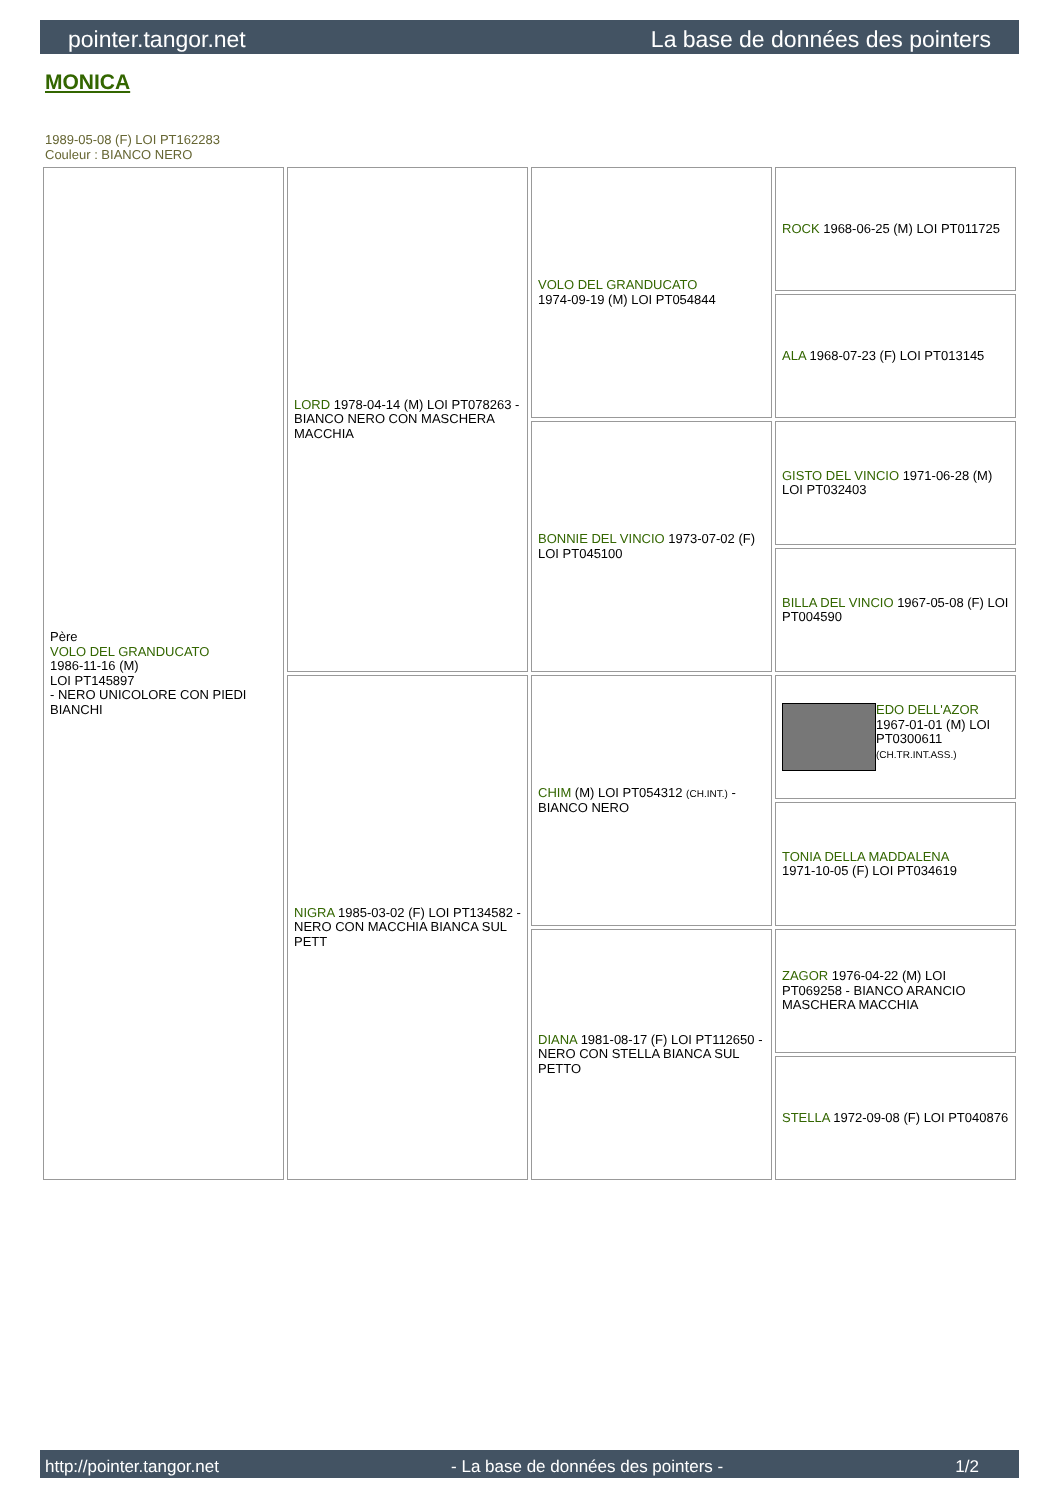pointer.tangor.net La base de données des pointers
MONICA
1989-05-08 (F) LOI PT162283
Couleur : BIANCO NERO
| Père VOLO DEL GRANDUCATO 1986-11-16 (M) LOI PT145897 - NERO UNICOLORE CON PIEDI BIANCHI | LORD 1978-04-14 (M) LOI PT078263 - BIANCO NERO CON MASCHERA MACCHIA | VOLO DEL GRANDUCATO 1974-09-19 (M) LOI PT054844 | ROCK 1968-06-25 (M) LOI PT011725 |
| | | | ALA 1968-07-23 (F) LOI PT013145 |
| | | BONNIE DEL VINCIO 1973-07-02 (F) LOI PT045100 | GISTO DEL VINCIO 1971-06-28 (M) LOI PT032403 |
| | | | BILLA DEL VINCIO 1967-05-08 (F) LOI PT004590 |
| | NIGRA 1985-03-02 (F) LOI PT134582 - NERO CON MACCHIA BIANCA SUL PETT | CHIM (M) LOI PT054312 (CH.INT.) - BIANCO NERO | EDO DELL'AZOR 1967-01-01 (M) LOI PT0300611 (CH.TR.INT.ASS.) |
| | | | TONIA DELLA MADDALENA 1971-10-05 (F) LOI PT034619 |
| | | DIANA 1981-08-17 (F) LOI PT112650 - NERO CON STELLA BIANCA SUL PETTO | ZAGOR 1976-04-22 (M) LOI PT069258 - BIANCO ARANCIO MASCHERA MACCHIA |
| | | | STELLA 1972-09-08 (F) LOI PT040876 |
http://pointer.tangor.net - La base de données des pointers - 1/2